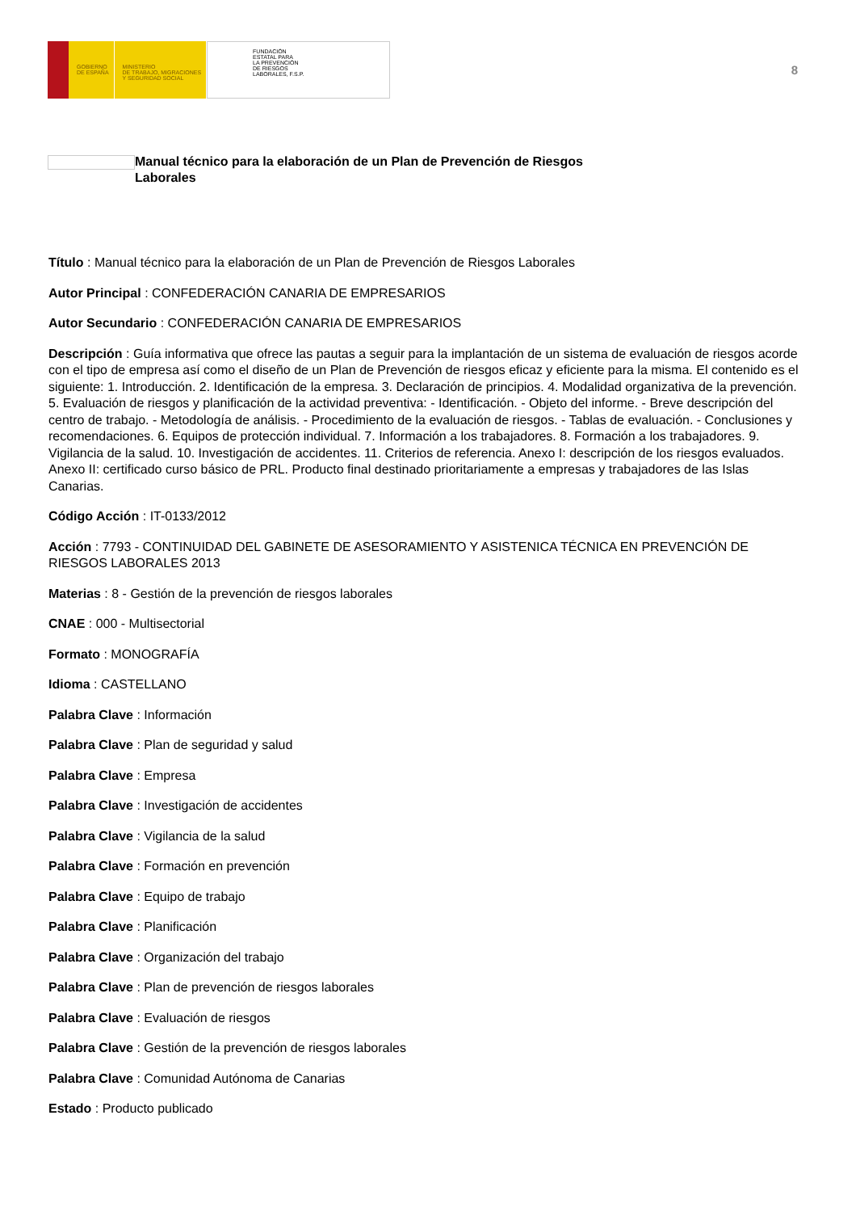GOBIERNO
DE ESPAÑA
MINISTERIO
DE TRABAJO, MIGRACIONES
Y SEGURIDAD SOCIAL
FUNDACIÓN
ESTATAL PARA
LA PREVENCIÓN
DE RIESGOS
LABORALES, F.S.P.
8
Manual técnico para la elaboración de un Plan de Prevención de Riesgos
Laborales
Título : Manual técnico para la elaboración de un Plan de Prevención de Riesgos Laborales
Autor Principal : CONFEDERACIÓN CANARIA DE EMPRESARIOS
Autor Secundario : CONFEDERACIÓN CANARIA DE EMPRESARIOS
Descripción : Guía informativa que ofrece las pautas a seguir para la implantación de un sistema de evaluación de riesgos acorde con el tipo de empresa así como el diseño de un Plan de Prevención de riesgos eficaz y eficiente para la misma. El contenido es el siguiente: 1. Introducción. 2. Identificación de la empresa. 3. Declaración de principios. 4. Modalidad organizativa de la prevención. 5. Evaluación de riesgos y planificación de la actividad preventiva: - Identificación. - Objeto del informe. - Breve descripción del centro de trabajo. - Metodología de análisis. - Procedimiento de la evaluación de riesgos. - Tablas de evaluación. - Conclusiones y recomendaciones. 6. Equipos de protección individual. 7. Información a los trabajadores. 8. Formación a los trabajadores. 9. Vigilancia de la salud. 10. Investigación de accidentes. 11. Criterios de referencia. Anexo I: descripción de los riesgos evaluados. Anexo II: certificado curso básico de PRL. Producto final destinado prioritariamente a empresas y trabajadores de las Islas Canarias.
Código Acción : IT-0133/2012
Acción : 7793 - CONTINUIDAD DEL GABINETE DE ASESORAMIENTO Y ASISTENICA TÉCNICA EN PREVENCIÓN DE RIESGOS LABORALES 2013
Materias : 8 - Gestión de la prevención de riesgos laborales
CNAE : 000 - Multisectorial
Formato : MONOGRAFÍA
Idioma : CASTELLANO
Palabra Clave : Información
Palabra Clave : Plan de seguridad y salud
Palabra Clave : Empresa
Palabra Clave : Investigación de accidentes
Palabra Clave : Vigilancia de la salud
Palabra Clave : Formación en prevención
Palabra Clave : Equipo de trabajo
Palabra Clave : Planificación
Palabra Clave : Organización del trabajo
Palabra Clave : Plan de prevención de riesgos laborales
Palabra Clave : Evaluación de riesgos
Palabra Clave : Gestión de la prevención de riesgos laborales
Palabra Clave : Comunidad Autónoma de Canarias
Estado : Producto publicado